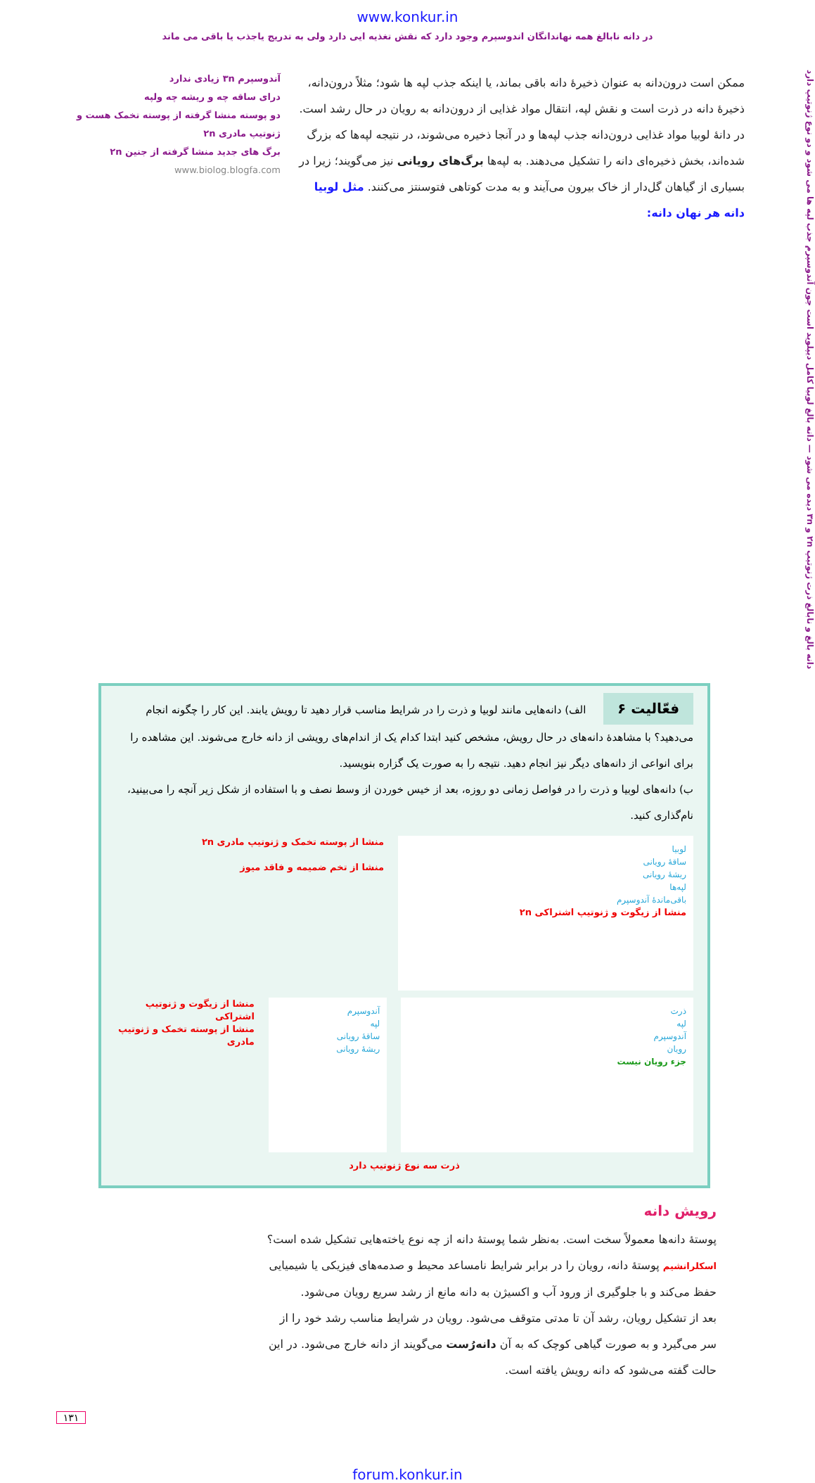www.konkur.in
در دانه نابالغ همه نهاندانگان اندوسپرم وجود دارد که نقش تغذیه ایی دارد ولی به تدریج یاجذب یا باقی می ماند
دانه بالغ و نابالغ ذرت ژنوتیپ ۲n و ۳n دیده می شود — دانه بالغ لوبیا کامل دیپلوید است چون آندوسپرم جذب لپه ها می شود و دو نوع ژنوتیپ دارد
ممکن است درون‌دانه به عنوان ذخیرهٔ دانه باقی بماند، یا اینکه جذب لپه ها شود؛ مثلاً درون‌دانه، ذخیرهٔ دانه در ذرت است و نقش لپه، انتقال مواد غذایی از درون‌دانه به رویان در حال رشد است. در دانهٔ لوبیا مواد غذایی درون‌دانه جذب لپه‌ها و در آنجا ذخیره می‌شوند، در نتیجه لپه‌ها که بزرگ شده‌اند، بخش ذخیره‌ای دانه را تشکیل می‌دهند. به لپه‌ها برگ‌های رویانی نیز می‌گویند؛ زیرا در بسیاری از گیاهان گل‌دار از خاک بیرون می‌آیند و به مدت کوتاهی فتوسنتز می‌کنند. مثل لوبیا دانه هر نهان دانه:
آندوسپرم ۳n زیادی ندارد
درای ساقه چه و ریشه چه ولپه
دو پوسته منشا گرفته از پوسته تخمک هست و ژنوتیپ مادری ۲n
برگ های جدید منشا گرفته از جنین ۲n
www.biolog.blogfa.com
فعّالیت ۶ الف) دانه‌هایی مانند لوبیا و ذرت را در شرایط مناسب قرار دهید تا رویش یابند. این کار را چگونه انجام می‌دهید؟ با مشاهدهٔ دانه‌های در حال رویش، مشخص کنید ابتدا کدام یک از اندام‌های رویشی از دانه خارج می‌شوند. این مشاهده را برای انواعی از دانه‌های دیگر نیز انجام دهید. نتیجه را به صورت یک گزاره بنویسید.
ب) دانه‌های لوبیا و ذرت را در فواصل زمانی دو روزه، بعد از خیس خوردن از وسط نصف و با استفاده از شکل زیر آنچه را می‌بینید، نام‌گذاری کنید.
لوبیا
ساقهٔ رویانی
ریشهٔ رویانی
لپه‌ها
باقی‌ماندهٔ آندوسپرم
منشا از زیگوت و ژنوتیپ اشتراکی ۲n
منشا از پوسته تخمک و ژنوتیپ مادری ۲n
منشا از تخم ضمیمه و فاقد میوز
ذرت
لپه
آندوسپرم
رویان
جزء رویان نیست
آندوسپرم
لپه
ساقهٔ رویانی
ریشهٔ رویانی
منشا از زیگوت و ژنوتیپ اشتراکی
منشا از پوسته تخمک و ژنوتیپ مادری
ذرت سه نوع ژنوتیپ دارد
رویش دانه
پوستهٔ دانه‌ها معمولاً سخت است. به‌نظر شما پوستهٔ دانه از چه نوع یاخته‌هایی تشکیل شده است؟ اسکلرانشیم پوستهٔ دانه، رویان را در برابر شرایط نامساعد محیط و صدمه‌های فیزیکی یا شیمیایی حفظ می‌کند و با جلوگیری از ورود آب و اکسیژن به دانه مانع از رشد سریع رویان می‌شود.
بعد از تشکیل رویان، رشد آن تا مدتی متوقف می‌شود. رویان در شرایط مناسب رشد خود را از سر می‌گیرد و به صورت گیاهی کوچک که به آن دانه‌رُست می‌گویند از دانه خارج می‌شود. در این حالت گفته می‌شود که دانه رویش یافته است.
۱۳۱
forum.konkur.in